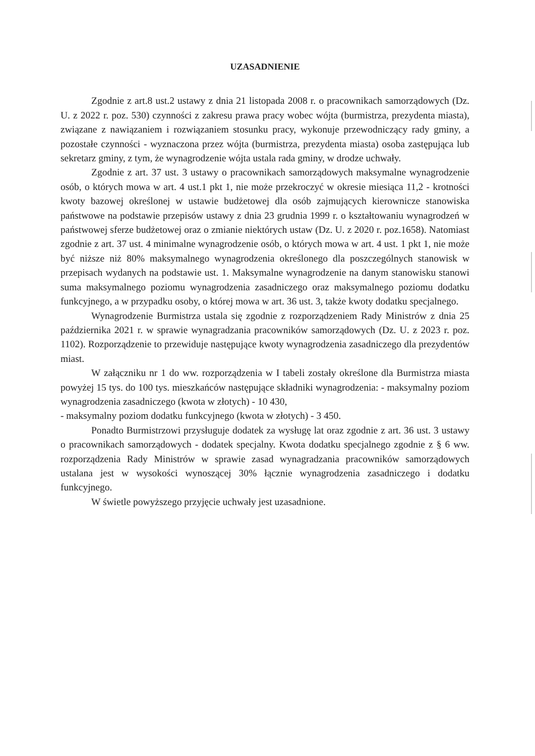UZASADNIENIE
Zgodnie z art.8 ust.2 ustawy z dnia 21 listopada 2008 r. o pracownikach samorządowych (Dz. U. z 2022 r. poz. 530) czynności z zakresu prawa pracy wobec wójta (burmistrza, prezydenta miasta), związane z nawiązaniem i rozwiązaniem stosunku pracy, wykonuje przewodniczący rady gminy, a pozostałe czynności - wyznaczona przez wójta (burmistrza, prezydenta miasta) osoba zastępująca lub sekretarz gminy, z tym, że wynagrodzenie wójta ustala rada gminy, w drodze uchwały.
Zgodnie z art. 37 ust. 3 ustawy o pracownikach samorządowych maksymalne wynagrodzenie osób, o których mowa w art. 4 ust.1 pkt 1, nie może przekroczyć w okresie miesiąca 11,2 - krotności kwoty bazowej określonej w ustawie budżetowej dla osób zajmujących kierownicze stanowiska państwowe na podstawie przepisów ustawy z dnia 23 grudnia 1999 r. o kształtowaniu wynagrodzeń w państwowej sferze budżetowej oraz o zmianie niektórych ustaw (Dz. U. z 2020 r. poz.1658). Natomiast zgodnie z art. 37 ust. 4 minimalne wynagrodzenie osób, o których mowa w art. 4 ust. 1 pkt 1, nie może być niższe niż 80% maksymalnego wynagrodzenia określonego dla poszczególnych stanowisk w przepisach wydanych na podstawie ust. 1. Maksymalne wynagrodzenie na danym stanowisku stanowi suma maksymalnego poziomu wynagrodzenia zasadniczego oraz maksymalnego poziomu dodatku funkcyjnego, a w przypadku osoby, o której mowa w art. 36 ust. 3, także kwoty dodatku specjalnego.
Wynagrodzenie Burmistrza ustala się zgodnie z rozporządzeniem Rady Ministrów z dnia 25 października 2021 r. w sprawie wynagradzania pracowników samorządowych (Dz. U. z 2023 r. poz. 1102). Rozporządzenie to przewiduje następujące kwoty wynagrodzenia zasadniczego dla prezydentów miast.
W załączniku nr 1 do ww. rozporządzenia w I tabeli zostały określone dla Burmistrza miasta powyżej 15 tys. do 100 tys. mieszkańców następujące składniki wynagrodzenia: - maksymalny poziom wynagrodzenia zasadniczego (kwota w złotych) - 10 430,
- maksymalny poziom dodatku funkcyjnego (kwota w złotych) - 3 450.
Ponadto Burmistrzowi przysługuje dodatek za wysługę lat oraz zgodnie z art. 36 ust. 3 ustawy o pracownikach samorządowych - dodatek specjalny. Kwota dodatku specjalnego zgodnie z § 6 ww. rozporządzenia Rady Ministrów w sprawie zasad wynagradzania pracowników samorządowych ustalana jest w wysokości wynoszącej 30% łącznie wynagrodzenia zasadniczego i dodatku funkcyjnego.
W świetle powyższego przyjęcie uchwały jest uzasadnione.